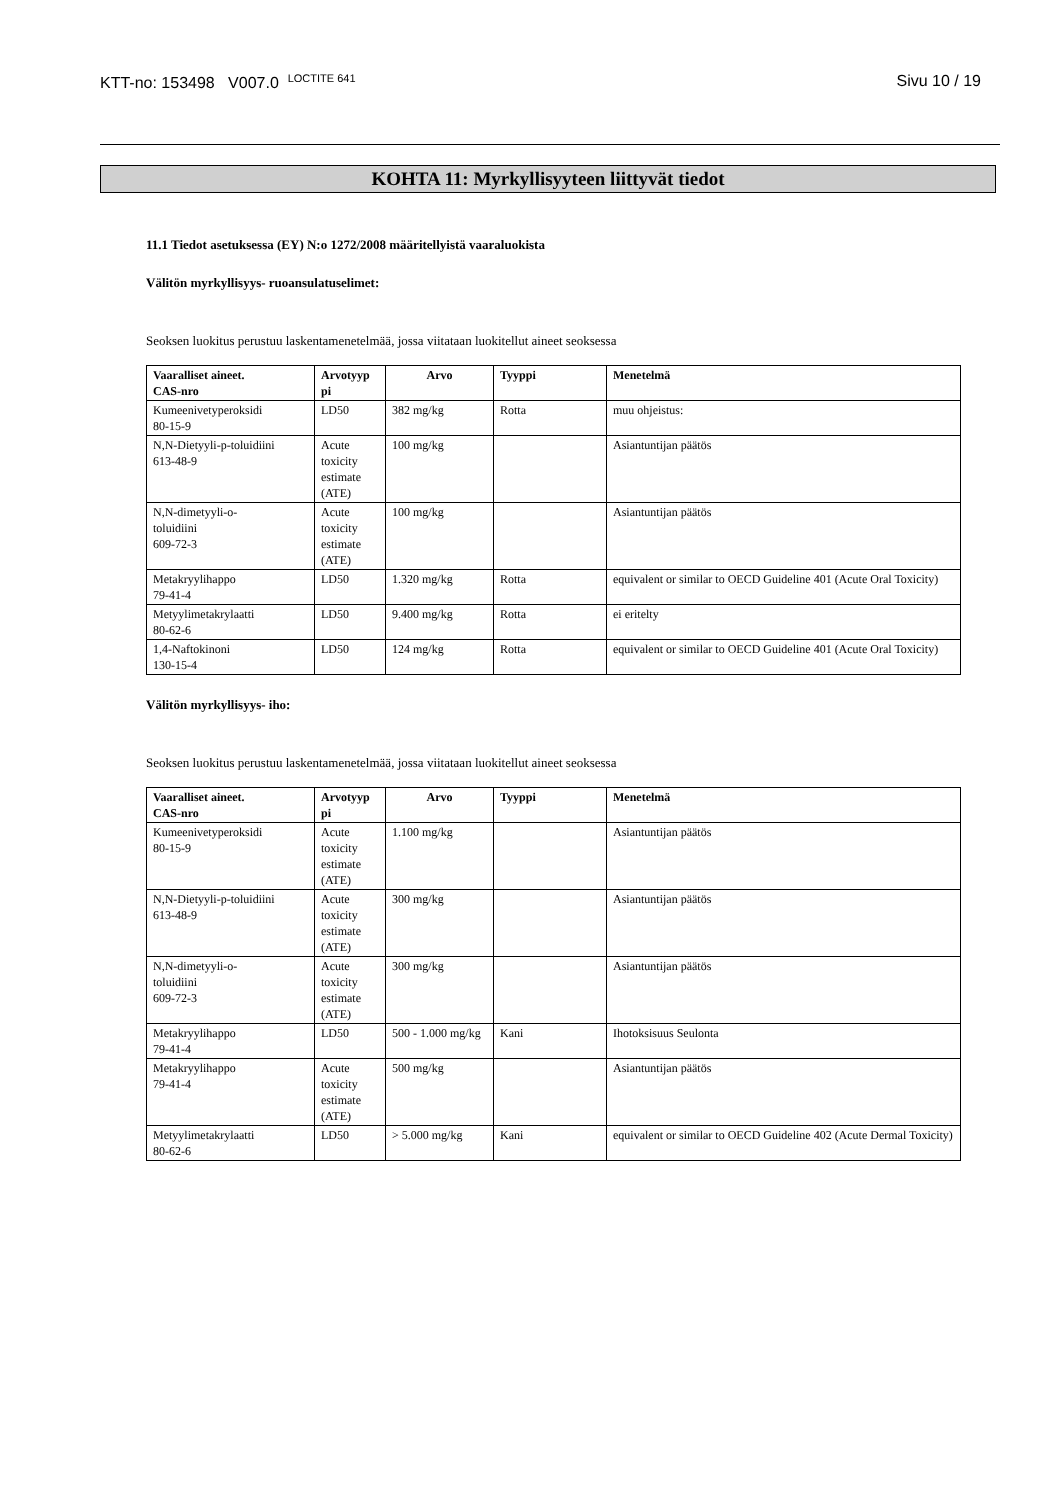KTT-no: 153498 V007.0 <sup>LOCTITE 641</sup> Sivu 10 / 19
KOHTA 11: Myrkyllisyyteen liittyvät tiedot
11.1 Tiedot asetuksessa (EY) N:o 1272/2008 määritellyistä vaaraluokista
Välitön myrkyllisyys- ruoansulatuselimet:
Seoksen luokitus perustuu laskentamenetelmää, jossa viitataan luokitellut aineet seoksessa
| Vaaralliset aineet. CAS-nro | Arvotyyp pi | Arvo | Tyyppi | Menetelmä |
| --- | --- | --- | --- | --- |
| Kumeenivetyperoksidi 80-15-9 | LD50 | 382 mg/kg | Rotta | muu ohjeistus: |
| N,N-Dietyyli-p-toluidiini 613-48-9 | Acute toxicity estimate (ATE) | 100 mg/kg | | Asiantuntijan päätös |
| N,N-dimetyyli-o- toluidiini 609-72-3 | Acute toxicity estimate (ATE) | 100 mg/kg | | Asiantuntijan päätös |
| Metakryylihappo 79-41-4 | LD50 | 1.320 mg/kg | Rotta | equivalent or similar to OECD Guideline 401 (Acute Oral Toxicity) |
| Metyylimetakrylaatti 80-62-6 | LD50 | 9.400 mg/kg | Rotta | ei eritelty |
| 1,4-Naftokinoni 130-15-4 | LD50 | 124 mg/kg | Rotta | equivalent or similar to OECD Guideline 401 (Acute Oral Toxicity) |
Välitön myrkyllisyys- iho:
Seoksen luokitus perustuu laskentamenetelmää, jossa viitataan luokitellut aineet seoksessa
| Vaaralliset aineet. CAS-nro | Arvotyyp pi | Arvo | Tyyppi | Menetelmä |
| --- | --- | --- | --- | --- |
| Kumeenivetyperoksidi 80-15-9 | Acute toxicity estimate (ATE) | 1.100 mg/kg | | Asiantuntijan päätös |
| N,N-Dietyyli-p-toluidiini 613-48-9 | Acute toxicity estimate (ATE) | 300 mg/kg | | Asiantuntijan päätös |
| N,N-dimetyyli-o- toluidiini 609-72-3 | Acute toxicity estimate (ATE) | 300 mg/kg | | Asiantuntijan päätös |
| Metakryylihappo 79-41-4 | LD50 | 500 - 1.000 mg/kg | Kani | Ihotoksisuus Seulonta |
| Metakryylihappo 79-41-4 | Acute toxicity estimate (ATE) | 500 mg/kg | | Asiantuntijan päätös |
| Metyylimetakrylaatti 80-62-6 | LD50 | > 5.000 mg/kg | Kani | equivalent or similar to OECD Guideline 402 (Acute Dermal Toxicity) |